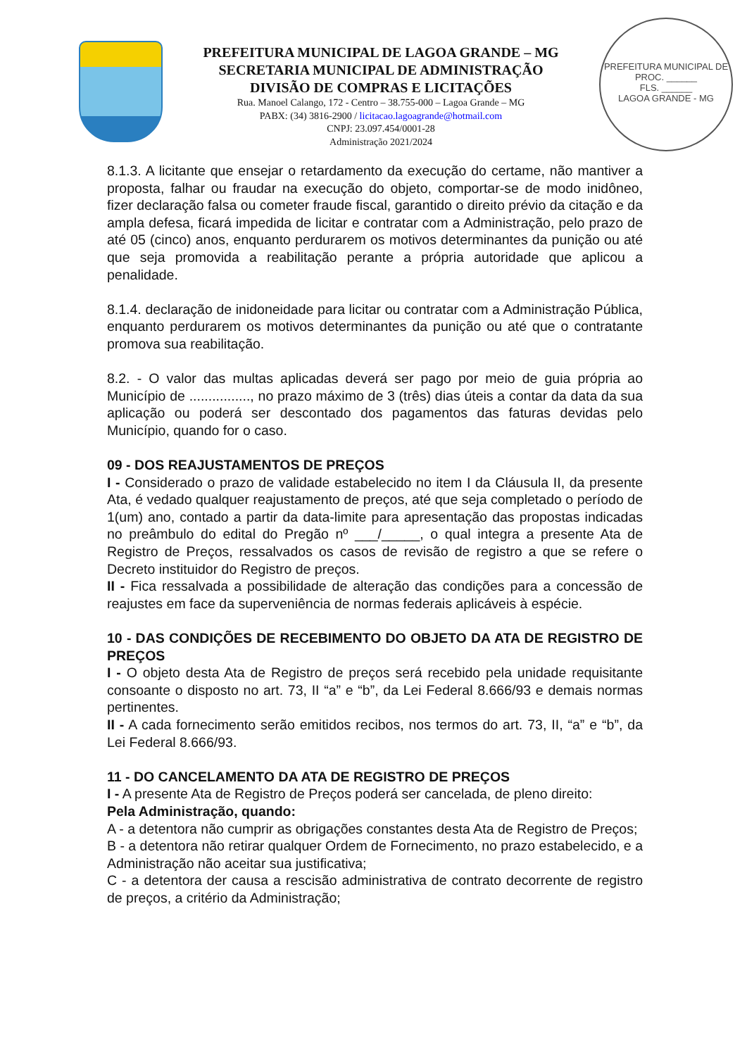PREFEITURA MUNICIPAL DE LAGOA GRANDE – MG
SECRETARIA MUNICIPAL DE ADMINISTRAÇÃO
DIVISÃO DE COMPRAS E LICITAÇÕES
Rua. Manoel Calango, 172 - Centro – 38.755-000 – Lagoa Grande – MG
PABX: (34) 3816-2900 / licitacao.lagoagrande@hotmail.com
CNPJ: 23.097.454/0001-28
Administração 2021/2024
PREFEITURA MUNICIPAL DE
PROC. ______
FLS. ______
LAGOA GRANDE - MG
8.1.3. A licitante que ensejar o retardamento da execução do certame, não mantiver a proposta, falhar ou fraudar na execução do objeto, comportar-se de modo inidôneo, fizer declaração falsa ou cometer fraude fiscal, garantido o direito prévio da citação e da ampla defesa, ficará impedida de licitar e contratar com a Administração, pelo prazo de até 05 (cinco) anos, enquanto perdurarem os motivos determinantes da punição ou até que seja promovida a reabilitação perante a própria autoridade que aplicou a penalidade.
8.1.4. declaração de inidoneidade para licitar ou contratar com a Administração Pública, enquanto perdurarem os motivos determinantes da punição ou até que o contratante promova sua reabilitação.
8.2. - O valor das multas aplicadas deverá ser pago por meio de guia própria ao Município de ................, no prazo máximo de 3 (três) dias úteis a contar da data da sua aplicação ou poderá ser descontado dos pagamentos das faturas devidas pelo Município, quando for o caso.
09 - DOS REAJUSTAMENTOS DE PREÇOS
I - Considerado o prazo de validade estabelecido no item I da Cláusula II, da presente Ata, é vedado qualquer reajustamento de preços, até que seja completado o período de 1(um) ano, contado a partir da data-limite para apresentação das propostas indicadas no preâmbulo do edital do Pregão nº ___/_____, o qual integra a presente Ata de Registro de Preços, ressalvados os casos de revisão de registro a que se refere o Decreto instituidor do Registro de preços.
II - Fica ressalvada a possibilidade de alteração das condições para a concessão de reajustes em face da superveniência de normas federais aplicáveis à espécie.
10 - DAS CONDIÇÕES DE RECEBIMENTO DO OBJETO DA ATA DE REGISTRO DE PREÇOS
I - O objeto desta Ata de Registro de preços será recebido pela unidade requisitante consoante o disposto no art. 73, II “a” e “b”, da Lei Federal 8.666/93 e demais normas pertinentes.
II - A cada fornecimento serão emitidos recibos, nos termos do art. 73, II, “a” e “b”, da Lei Federal 8.666/93.
11 - DO CANCELAMENTO DA ATA DE REGISTRO DE PREÇOS
I - A presente Ata de Registro de Preços poderá ser cancelada, de pleno direito:
Pela Administração, quando:
A - a detentora não cumprir as obrigações constantes desta Ata de Registro de Preços;
B - a detentora não retirar qualquer Ordem de Fornecimento, no prazo estabelecido, e a Administração não aceitar sua justificativa;
C - a detentora der causa a rescisão administrativa de contrato decorrente de registro de preços, a critério da Administração;